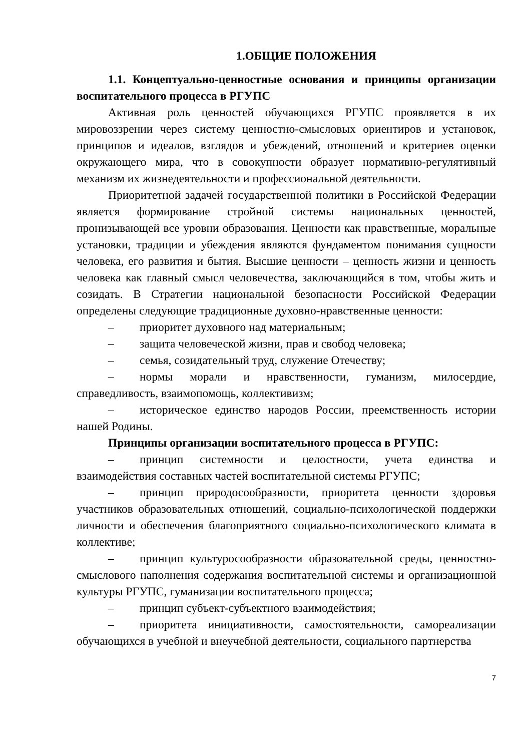1.ОБЩИЕ ПОЛОЖЕНИЯ
1.1. Концептуально-ценностные основания и принципы организации воспитательного процесса в РГУПС
Активная роль ценностей обучающихся РГУПС проявляется в их мировоззрении через систему ценностно-смысловых ориентиров и установок, принципов и идеалов, взглядов и убеждений, отношений и критериев оценки окружающего мира, что в совокупности образует нормативно-регулятивный механизм их жизнедеятельности и профессиональной деятельности.
Приоритетной задачей государственной политики в Российской Федерации является формирование стройной системы национальных ценностей, пронизывающей все уровни образования. Ценности как нравственные, моральные установки, традиции и убеждения являются фундаментом понимания сущности человека, его развития и бытия. Высшие ценности – ценность жизни и ценность человека как главный смысл человечества, заключающийся в том, чтобы жить и созидать. В Стратегии национальной безопасности Российской Федерации определены следующие традиционные духовно-нравственные ценности:
– приоритет духовного над материальным;
– защита человеческой жизни, прав и свобод человека;
– семья, созидательный труд, служение Отечеству;
– нормы морали и нравственности, гуманизм, милосердие, справедливость, взаимопомощь, коллективизм;
– историческое единство народов России, преемственность истории нашей Родины.
Принципы организации воспитательного процесса в РГУПС:
– принцип системности и целостности, учета единства и взаимодействия составных частей воспитательной системы РГУПС;
– принцип природосообразности, приоритета ценности здоровья участников образовательных отношений, социально-психологической поддержки личности и обеспечения благоприятного социально-психологического климата в коллективе;
– принцип культуросообразности образовательной среды, ценностно-смыслового наполнения содержания воспитательной системы и организационной культуры РГУПС, гуманизации воспитательного процесса;
– принцип субъект-субъектного взаимодействия;
– приоритета инициативности, самостоятельности, самореализации обучающихся в учебной и внеучебной деятельности, социального партнерства
7